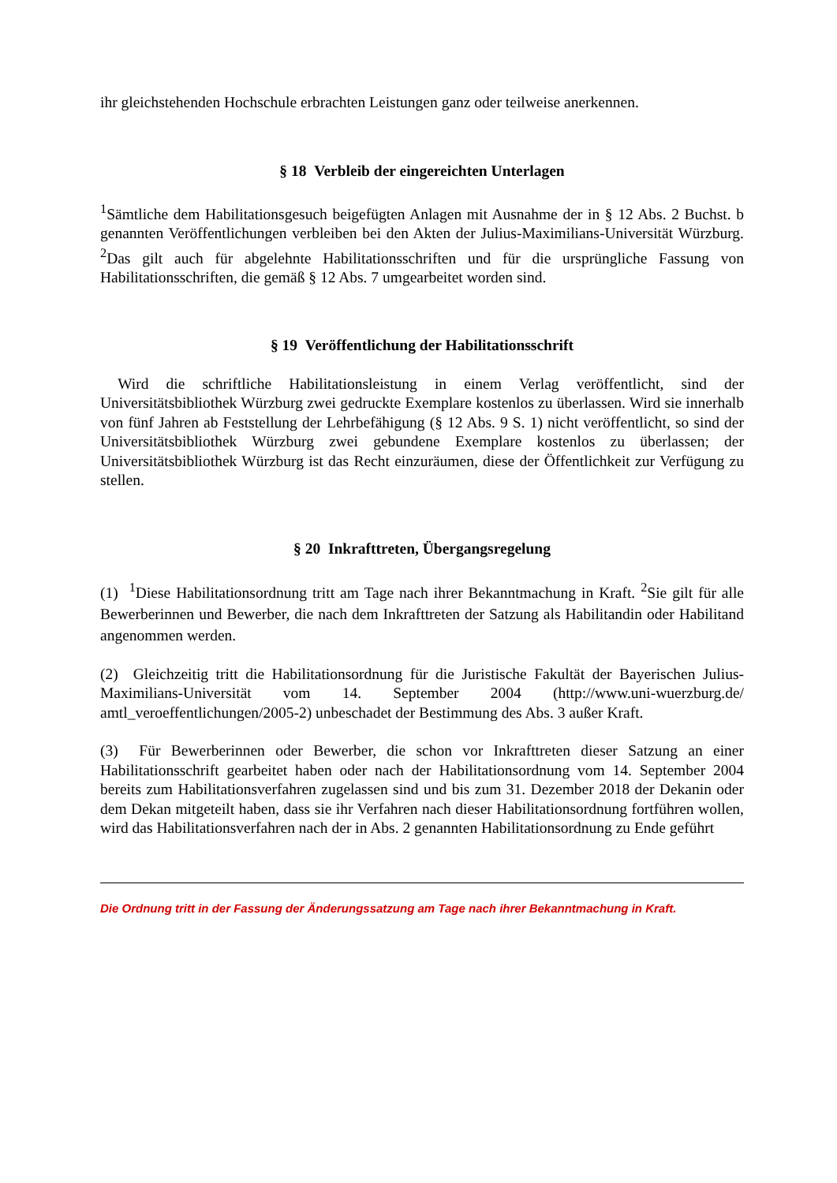ihr gleichstehenden Hochschule erbrachten Leistungen ganz oder teilweise anerkennen.
§ 18 Verbleib der eingereichten Unterlagen
<sup>1</sup> Sämtliche dem Habilitationsgesuch beigefügten Anlagen mit Ausnahme der in § 12 Abs. 2 Buchst. b genannten Veröffentlichungen verbleiben bei den Akten der Julius-Maximilians-Universität Würzburg. <sup>2</sup>Das gilt auch für abgelehnte Habilitationsschriften und für die ursprüngliche Fassung von Habilitationsschriften, die gemäß § 12 Abs. 7 umgearbeitet worden sind.
§ 19 Veröffentlichung der Habilitationsschrift
Wird die schriftliche Habilitationsleistung in einem Verlag veröffentlicht, sind der Universitätsbibliothek Würzburg zwei gedruckte Exemplare kostenlos zu überlassen. Wird sie innerhalb von fünf Jahren ab Feststellung der Lehrbefähigung (§ 12 Abs. 9 S. 1) nicht veröffentlicht, so sind der Universitätsbibliothek Würzburg zwei gebundene Exemplare kostenlos zu überlassen; der Universitätsbibliothek Würzburg ist das Recht einzuräumen, diese der Öffentlichkeit zur Verfügung zu stellen.
§ 20 Inkrafttreten, Übergangsregelung
(1) <sup>1</sup>Diese Habilitationsordnung tritt am Tage nach ihrer Bekanntmachung in Kraft. <sup>2</sup>Sie gilt für alle Bewerberinnen und Bewerber, die nach dem Inkrafttreten der Satzung als Habilitandin oder Habilitand angenommen werden.
(2) Gleichzeitig tritt die Habilitationsordnung für die Juristische Fakultät der Bayerischen Julius-Maximilians-Universität vom 14. September 2004 (http://www.uni-wuerzburg.de/ amtl_veroeffentlichungen/2005-2) unbeschadet der Bestimmung des Abs. 3 außer Kraft.
(3) Für Bewerberinnen oder Bewerber, die schon vor Inkrafttreten dieser Satzung an einer Habilitationsschrift gearbeitet haben oder nach der Habilitationsordnung vom 14. September 2004 bereits zum Habilitationsverfahren zugelassen sind und bis zum 31. Dezember 2018 der Dekanin oder dem Dekan mitgeteilt haben, dass sie ihr Verfahren nach dieser Habilitationsordnung fortführen wollen, wird das Habilitationsverfahren nach der in Abs. 2 genannten Habilitationsordnung zu Ende geführt
Die Ordnung tritt in der Fassung der Änderungssatzung am Tage nach ihrer Bekanntmachung in Kraft.